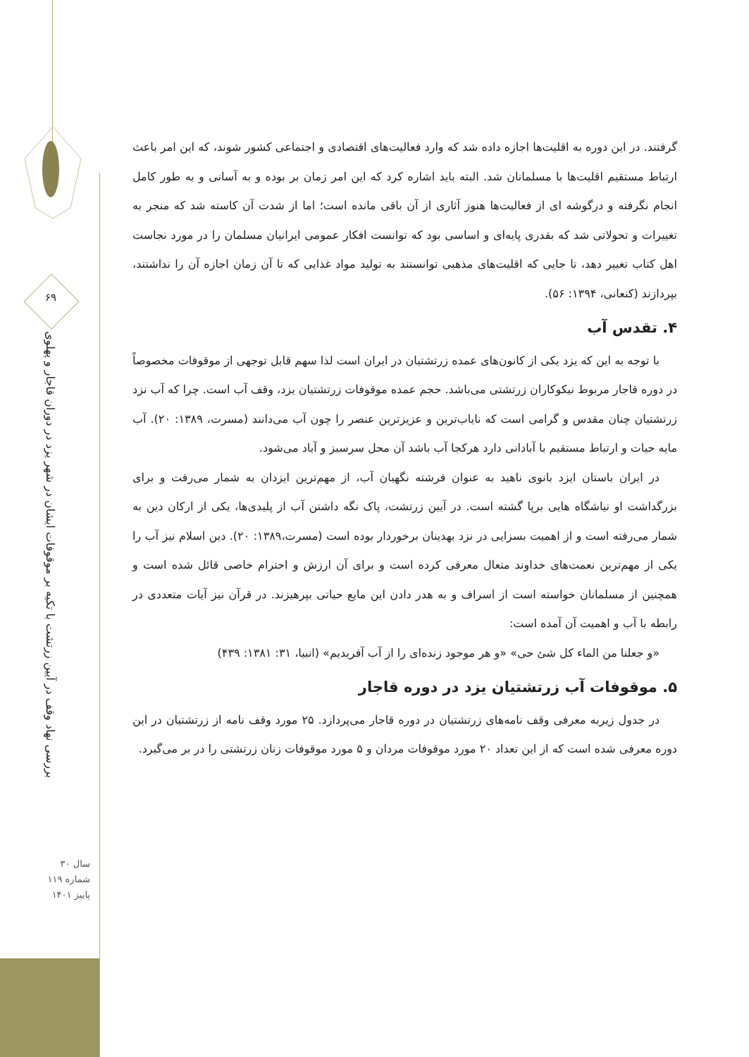۶۹
بررسی نهاد وقف در آیین زرتشت با تکیه بر موقوفات ایشان در شهر یزد در دوران قاجار و پهلوی
سال ۳۰
شماره ۱۱۹
پاییز ۱۴۰۱
گرفتند. در این دوره به اقلیت‌ها اجازه داده شد که وارد فعالیت‌های اقتصادی و اجتماعی کشور شوند، که این امر باعث ارتباط مستقیم اقلیت‌ها با مسلمانان شد. البته باید اشاره کرد که این امر زمان بر بوده و به آسانی و به طور کامل انجام نگرفته و درگوشه ای از فعالیت‌ها هنوز آثاری از آن باقی مانده است؛ اما از شدت آن کاسته شد که منجر به تغییرات و تحولاتی شد که بقدری پایه‌ای و اساسی بود که توانست افکار عمومی ایرانیان مسلمان را در مورد نجاست اهل کتاب تغییر دهد، تا جایی که اقلیت‌های مذهبی توانستند به تولید مواد غذایی که تا آن زمان اجازه آن را نداشتند، بپردازند (کنعانی، ۱۳۹۴: ۵۶).
۴. تقدس آب
با توجه به این که یزد یکی از کانون‌های عمده زرتشتیان در ایران است لذا سهم قابل توجهی از موقوفات مخصوصاً در دوره قاجار مربوط نیکوکاران زرتشتی می‌باشد. حجم عمده موقوفات زرتشتیان یزد، وقف آب است. چرا که آب نزد زرتشتیان چنان مقدس و گرامی است که نایاب‌ترین و عزیزترین عنصر را چون آب می‌دانند (مسرت، ۱۳۸۹: ۲۰). آب مایه حیات و ارتباط مستقیم با آبادانی دارد هرکجا آب باشد آن محل سرسبز و آباد می‌شود.
در ایران باستان ایزد بانوی ناهید به عنوان فرشته نگهبان آب، از مهم‌ترین ایزدان به شمار می‌رفت و برای بزرگداشت او نیاشگاه هایی برپا گشته است. در آیین زرتشت، پاک نگه داشتن آب از پلیدی‌ها، یکی از ارکان دین به شمار می‌رفته است و از اهمیت بسزایی در نزد بهدینان برخوردار بوده است (مسرت،۱۳۸۹: ۲۰). دین اسلام نیز آب را یکی از مهم‌ترین نعمت‌های خداوند متعال معرفی کرده است و برای آن ارزش و احترام خاصی قائل شده است و همچنین از مسلمانان خواسته است از اسراف و به هدر دادن این مایع حیاتی بپرهیزند. در قرآن نیز آیات متعددی در رابطه با آب و اهمیت آن آمده است:
«و جعلنا من الماء کل شئ حی» «و هر موجود زنده‌ای را از آب آفریدیم» (انبیا، ۳۱: ۱۳۸۱: ۴۳۹)
۵. موقوفات آب زرتشتیان یزد در دوره قاجار
در جدول زیربه معرفی وقف نامه‌های زرتشتیان در دوره قاجار می‌پردازد. ۲۵ مورد وقف نامه از زرتشتیان در این دوره معرفی شده است که از این تعداد ۲۰ مورد موقوفات مردان و ۵ مورد موقوفات زنان زرتشتی را در بر می‌گیرد.